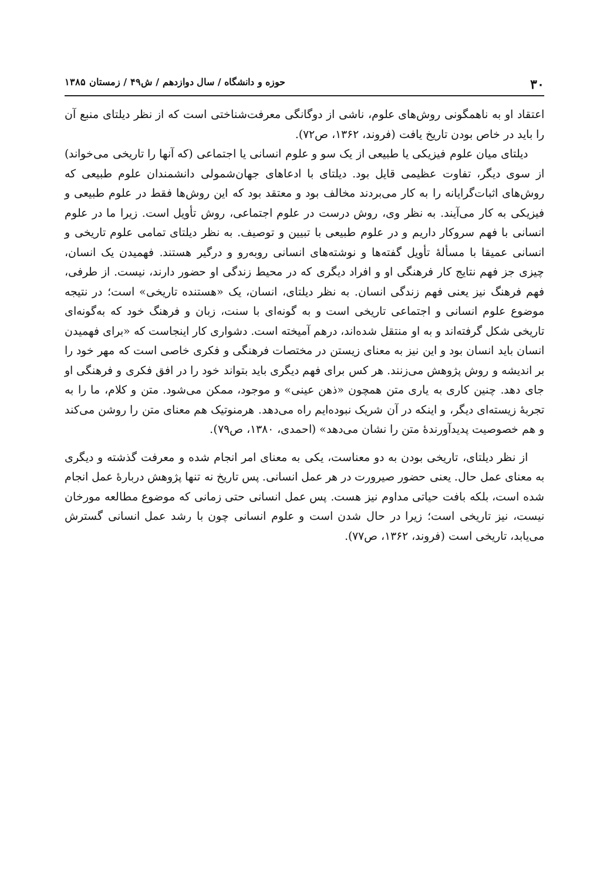۳۰ حوزه و دانشگاه / سال دوازدهم / ش۴۹ / زمستان ۱۳۸۵
اعتقاد او به ناهمگونی روش‌های علوم، ناشی از دوگانگی معرفت‌شناختی است که از نظر دیلتای منبع آن را باید در خاص بودن تاریخ یافت (فروند، ۱۳۶۲، ص۷۲).
دیلتای میان علوم فیزیکی یا طبیعی از یک سو و علوم انسانی یا اجتماعی (که آنها را تاریخی می‌خواند) از سوی دیگر، تفاوت عظیمی قایل بود. دیلتای با ادعاهای جهان‌شمولی دانشمندان علوم طبیعی که روش‌های اثبات‌گرایانه را به کار می‌بردند مخالف بود و معتقد بود که این روش‌ها فقط در علوم طبیعی و فیزیکی به کار می‌آیند. به نظر وی، روش درست در علوم اجتماعی، روش تأویل است. زیرا ما در علوم انسانی با فهم سروکار داریم و در علوم طبیعی با تبیین و توصیف. به نظر دیلتای تمامی علوم تاریخی و انسانی عمیقا با مسألهٔ تأویل گفته‌ها و نوشته‌های انسانی روبه‌رو و درگیر هستند. فهمیدن یک انسان، چیزی جز فهم نتایج کار فرهنگی او و افراد دیگری که در محیط زندگی او حضور دارند، نیست. از طرفی، فهم فرهنگ نیز یعنی فهم زندگی انسان. به نظر دیلتای، انسان، یک «هستنده تاریخی» است؛ در نتیجه موضوع علوم انسانی و اجتماعی تاریخی است و به گونه‌ای با سنت، زبان و فرهنگ خود که به‌گونه‌ای تاریخی شکل گرفته‌اند و به او منتقل شده‌اند، درهم آمیخته است. دشواری کار اینجاست که «برای فهمیدن انسان باید انسان بود و این نیز به معنای زیستن در مختصات فرهنگی و فکری خاصی است که مهر خود را بر اندیشه و روش پژوهش می‌زنند. هر کس برای فهم دیگری باید بتواند خود را در افق فکری و فرهنگی او جای دهد. چنین کاری به یاری متن همچون «ذهن عینی» و موجود، ممکن می‌شود. متن و کلام، ما را به تجربهٔ زیسته‌ای دیگر، و اینکه در آن شریک نبوده‌ایم راه می‌دهد. هرمنوتیک هم معنای متن را روشن می‌کند و هم خصوصیت پدیدآورندهٔ متن را نشان می‌دهد» (احمدی، ۱۳۸۰، ص۷۹).
از نظر دیلتای، تاریخی بودن به دو معناست، یکی به معنای امر انجام شده و معرفت گذشته و دیگری به معنای عمل حال. یعنی حضور صیرورت در هر عمل انسانی. پس تاریخ نه تنها پژوهش دربارهٔ عمل انجام شده است، بلکه بافت حیاتی مداوم نیز هست. پس عمل انسانی حتی زمانی که موضوع مطالعه مورخان نیست، نیز تاریخی است؛ زیرا در حال شدن است و علوم انسانی چون با رشد عمل انسانی گسترش می‌یابد، تاریخی است (فروند، ۱۳۶۲، ص۷۷).